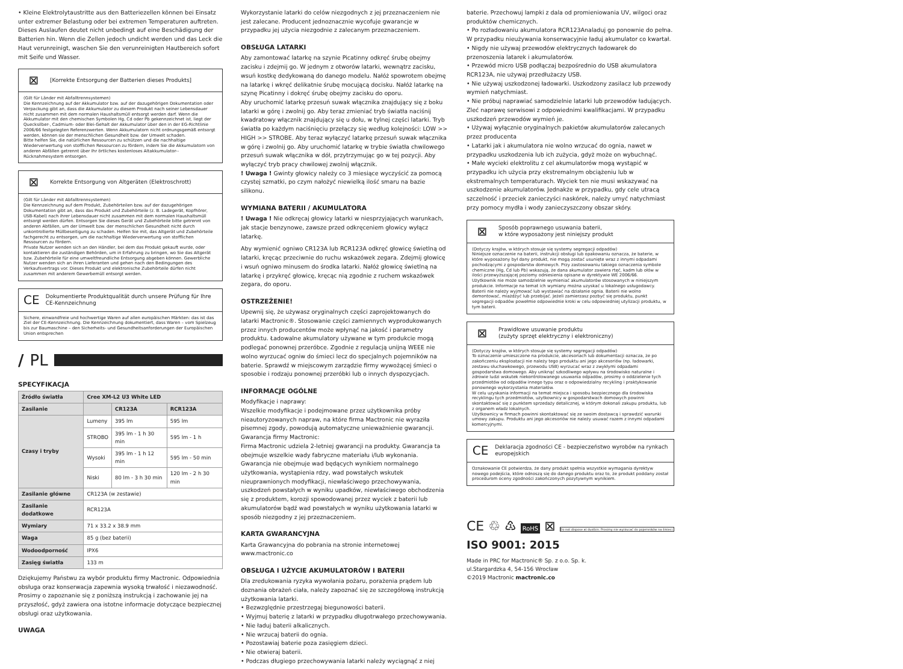• Kleine Elektrolytaustritte aus den Batteriezellen können bei Einsatz unter extremer Belastung oder bei extremen Temperaturen auftreten. Dieses Auslaufen deutet nicht unbedingt auf eine Beschädigung der Batterien hin. Wenn die Zellen jedoch undicht werden und das Leck die Haut verunreinigt, waschen Sie den verunreinigten Hautbereich sofort mit Seife und Wasser.
⊠ [Korrekte Entsorgung der Batterien dieses Produkts]
(Gilt für Länder mit Abfalltrennsystemen)
Die Kennzeichnung auf der Akkumulator bzw. auf der dazugehörigen Dokumentation oder Verpackung gibt an, dass die Akkumulator zu diesem Produkt nach seiner Lebensdauer nicht zusammen mit dem normalen Haushaltsmüll entsorgt werden darf. Wenn die Akkumulator mit den chemischen Symbolen Hg, Cd oder Pb gekennzeichnet ist, liegt der Quecksilber-, Cadmium- oder Blei-Gehalt der Akkumulator über den in der EG-Richtlinie 2006/66 festgelegten Referenzwerten. Wenn Akkumulatorn nicht ordnungsgemäß entsorgt werden, können sie der menschlichen Gesundheit bzw. der Umwelt schaden.
Bitte helfen Sie, die natürlichen Ressourcen zu schützen und die nachhaltige Wiederverwertung von stofflichen Ressourcen zu fördern, indem Sie die Akkumulatorn von anderen Abfällen getrennt über Ihr örtliches kostenloses Altakkumulator--Rücknahmesystem entsorgen.
⊠ Korrekte Entsorgung von Altgeräten (Elektroschrott)
(Gilt für Länder mit Abfalltrennsystemen)
Die Kennzeichnung auf dem Produkt, Zubehörteilen bzw. auf der dazugehörigen Dokumentation gibt an, dass das Produkt und Zubehörteile (z. B. Ladegerät, Kopfhörer, USB-Kabel) nach ihrer Lebensdauer nicht zusammen mit dem normalen Haushaltsmüll entsorgt werden dürfen. Entsorgen Sie dieses Gerät und Zubehörteile bitte getrennt von anderen Abfällen, um der Umwelt bzw. der menschlichen Gesundheit nicht durch unkontrollierte Müllbeseitigung zu schaden. Helfen Sie mit, das Altgerät und Zubehörteile fachgerecht zu entsorgen, um die nachhaltige Wiederverwertung von stofflichen Ressourcen zu fördern.
Private Nutzer wenden sich an den Händler, bei dem das Produkt gekauft wurde, oder kontaktieren die zuständigen Behörden, um in Erfahrung zu bringen, wo Sie das Altgerät bzw. Zubehörteile für eine umweltfreundliche Entsorgung abgeben können. Gewerbliche Nutzer wenden sich an ihren Lieferanten und gehen nach den Bedingungen des Verkaufsvertrags vor. Dieses Produkt und elektronische Zubehörteile dürfen nicht zusammen mit anderem Gewerbemüll entsorgt werden.
CE Dokumentierte Produktqualität durch unsere Prüfung für Ihre CE-Kennzeichnung
Sichere, einwandfreie und hochwertige Waren auf allen europäischen Märkten: das ist das Ziel der CE-Kennzeichnung. Die Kennzeichnung dokumentiert, dass Waren – vom Spielzeug bis zur Baumaschine – den Sicherheits- und Gesundheitsanforderungen der Europäischen Union entsprechen
/ PL
SPECYFIKACJA
| Źródło światła | Cree XM-L2 U3 White LED | | |
| --- | --- | --- | --- |
| Zasilanie | | CR123A | RCR123A |
| Czasy i tryby | Lumeny | 395 lm | 595 lm |
| | STROBO | 395 lm - 1 h 30 min | 595 lm - 1 h |
| | Wysoki | 395 lm - 1 h 12 min | 595 lm - 50 min |
| | Niski | 80 lm - 3 h 30 min | 120 lm - 2 h 30 min |
| Zasilanie główne | CR123A (w zestawie) | | |
| Zasilanie dodatkowe | RCR123A | | |
| Wymiary | 71 x 33.2 x 38.9 mm | | |
| Waga | 85 g (bez baterii) | | |
| Wodoodporność | IPX6 | | |
| Zasięg światła | 133 m | | |
Dziękujemy Państwu za wybór produktu firmy Mactronic. Odpowiednia obsługa oraz konserwacja zapewnia wysoką trwałość i niezawodność. Prosimy o zapoznanie się z poniższą instrukcją i zachowanie jej na przyszłość, gdyż zawiera ona istotne informacje dotyczące bezpiecznej obsługi oraz użytkowania.
UWAGA
Wykorzystanie latarki do celów niezgodnych z jej przeznaczeniem nie jest zalecane. Producent jednoznacznie wycofuje gwarancje w przypadku jej użycia niezgodnie z zalecanym przeznaczeniem.
OBSŁUGA LATARKI
Aby zamontować latarkę na szynie Picatinny odkręć śrubę obejmy zacisku i zdejmij go. W jednym z otworów latarki, wewnątrz zacisku, wsuń kostkę dedykowaną do danego modelu. Nałóż spowrotem obejmę na latarkę i wkręć delikatnie śrubę mocującą docisku. Nałóż latarkę na szynę Picatinny i dokręć śrubę obejmy zacisku do oporu.
Aby uruchomić latarkę przesuń suwak włącznika znajdujący się z boku latarki w górę i zwolnij go. Aby teraz zmieniać tryb światła naciśnij kwadratowy włącznik znajdujący się u dołu, w tylnej części latarki. Tryb światła po każdym naciśnięciu przełączy się według kolejności: LOW >> HIGH >> STROBE. Aby teraz wyłączyć latarkę przesuń suwak włącznika w górę i zwolnij go. Aby uruchomić latarkę w trybie światła chwilowego przesuń suwak włącznika w dół, przytrzymując go w tej pozycji. Aby wyłączyć tryb pracy chwilowej zwolnij włącznik.
! Uwaga ! Gwinty głowicy należy co 3 miesiące wyczyścić za pomocą czystej szmatki, po czym nałożyć niewielką ilość smaru na bazie silikonu.
WYMIANA BATERII / AKUMULATORA
! Uwaga ! Nie odkręcaj głowicy latarki w niesprzyjających warunkach, jak stacje benzynowe, zawsze przed odkręceniem głowicy wyłącz latarkę.
Aby wymienić ogniwo CR123A lub RCR123A odkręć głowicę świetlną od latarki, kręcąc przeciwnie do ruchu wskazówek zegara. Zdejmij głowicę i wsuń ogniwo minusem do środka latarki. Nałóż głowicę świetlną na latarkę i przykręć głowicę, kręcąc nią zgodnie z ruchem wskazówek zegara, do oporu.
OSTRZEŻENIE!
Upewnij się, że używasz oryginalnych części zaprojektowanych do latarki Mactronic®. Stosowanie części zamiennych wyprodukowanych przez innych producentów może wpłynąć na jakość i parametry produktu. Ładowalne akumulatory używane w tym produkcie mogą podlegać ponownej przeróbce. Zgodnie z regulacją unijną WEEE nie wolno wyrzucać ogniw do śmieci lecz do specjalnych pojemników na baterie. Sprawdź w miejscowym zarządzie firmy wywożącej śmieci o sposobie i rodzaju ponownej przeróbki lub o innych dyspozycjach.
INFORMACJE OGÓLNE
Modyfikacje i naprawy:
Wszelkie modyfikacje i podejmowane przez użytkownika próby nieautoryzowanych napraw, na które firma Mactronic nie wyraziła pisemnej zgody, powodują automatyczne unieważnienie gwarancji.
Gwarancja firmy Mactronic:
Firma Mactronic udziela 2-letniej gwarancji na produkty. Gwarancja ta obejmuje wszelkie wady fabryczne materiału i/lub wykonania. Gwarancja nie obejmuje wad będących wynikiem normalnego użytkowania, wystąpienia rdzy, wad powstałych wskutek nieuprawnionych modyfikacji, niewłaściwego przechowywania, uszkodzeń powstałych w wyniku upadków, niewłaściwego obchodzenia się z produktem, korozji spowodowanej przez wyciek z baterii lub akumulatorów bądź wad powstałych w wyniku użytkowania latarki w sposób niezgodny z jej przeznaczeniem.
KARTA GWARANCYJNA
Karta Grawancyjna do pobrania na stronie internetowej
www.mactronic.co
OBSŁUGA I UŻYCIE AKUMULATORÓW I BATERII
Dla zredukowania ryzyka wywołania pożaru, porażenia prądem lub doznania obrażeń ciała, należy zapoznać się ze szczegółową instrukcją użytkowania latarki.
• Bezwzględnie przestrzegaj biegunowości baterii.
• Wyjmuj baterię z latarki w przypadku długotrwałego przechowywania.
• Nie ładuj baterii alkalicznych.
• Nie wrzucaj baterii do ognia.
• Pozostawiaj baterie poza zasięgiem dzieci.
• Nie otwieraj baterii.
• Podczas długiego przechowywania latarki należy wyciągnąć z niej
baterie. Przechowuj lampki z dala od promieniowania UV, wilgoci oraz produktów chemicznych.
• Po rozładowaniu akumulatora RCR123Analaduj go ponownie do pełna. W przypadku nieużywania konserwacyjnie ładuj akumulator co kwartał.
• Nigdy nie używaj przewodów elektrycznych ładowarek do przenoszenia latarek i akumulatorów.
• Przewód micro USB podłączaj bezpośrednio do USB akumulatora RCR123A, nie używaj przedłużaczy USB.
• Nie używaj uszkodzonej ładowarki. Uszkodzony zasilacz lub przewody wymień natychmiast.
• Nie próbuj naprawiać samodzielnie latarki lub przewodów ładujących. Zleć naprawę serwisowi z odpowiednimi kwalifikacjami. W przypadku uszkodzeń przewodów wymień je.
• Używaj wyłącznie oryginalnych pakietów akumulatorów zalecanych przez producenta
• Latarki jak i akumulatora nie wolno wrzucać do ognia, nawet w przypadku uszkodzenia lub ich zużycia, gdyż może on wybuchnąć.
• Małe wycieki elektrolitu z cel akumulatorów mogą wystąpić w przypadku ich użycia przy ekstremalnym obciążeniu lub w ekstremalnych temperaturach. Wyciek ten nie musi wskazywać na uszkodzenie akumulatorów. Jednakże w przypadku, gdy cele utracą szczelność i przeciek zanieczyści naskórek, należy umyć natychmiast przy pomocy mydła i wody zanieczyszczony obszar skóry.
⊠ Sposób poprawnego usuwania baterii,
w które wyposażony jest niniejszy produkt
(Dotyczy krajów, w których stosuje się systemy segregacji odpadów)
Niniejsze oznaczenie na baterii, instrukcji obsługi lub opakowaniu oznacza, że baterie, w które wyposażony był dany produkt, nie mogą zostać usunięte wraz z innymi odpadami pochodzącymi z gospodarstw domowych. Przy zastosowaniu takiego oznaczenia symbole chemiczne (Hg, Cd lub Pb) wskazują, że dana akumulator zawiera rtęć, kadm lub ołów w ilości przewyższającej poziomy odniesienia opisane w dyrektywie WE 2006/66.
Użytkownik nie może samodzielnie wymieniać akumulatorów stosowanych w niniejszym produkcie. Informacje na temat ich wymiany można uzyskać u lokalnego usługodawcy. Baterii nie należy wyjmować lub wystawiać na działanie ognia. Baterii nie wolno demontować, miażdżyć lub przebijać. Jeżeli zamierzasz pozbyć się produktu, punkt segregacji odpadów powełmie odpowiednie kroki w celu odpowiedniej utylizacji produktu, w tym baterii.
⊠ Prawidłowe usuwanie produktu
(zużyty sprzęt elektryczny i elektroniczny)
(Dotyczy krajów, w których stosuje się systemy segregacji odpadów)
To oznaczenie umieszczone na produkcie, akcesoriach lub dokumentacji oznacza, że po zakończeniu eksploatacji nie należy tego produktu ani jego akcesoriów (np. ładowarki, zestawu słuchawkowego, przewodu USB) wyrzucać wraz z zwykłymi odpadami gospodarstwa domowego. Aby uniknąć szkodliwego wpływu na środowisko naturalne i zdrowie ludzi wskutek niekontrolowanego usuwania odpadów, prosimy o oddzielenie tych przedmiotów od odpadów innego typu oraz o odpowiedzialny recykling i praktykowanie ponownego wykorzystania materiałów.
W celu uzyskania informacji na temat miejsca i sposobu bezpiecznego dla środowiska recyklingu tych przedmiotów, użytkownicy w gospodarstwach domowych powinni skontaktować się z punktem sprzedaży detalicznej, w którym dokonali zakupu produktu, lub z organem władz lokalnych.
Użytkownicy w firmach powinni skontaktować się ze swoim dostawcą i sprawdzić warunki umowy zakupu. Produktu ani jego akcesoriów nie należy usuwać razem z innymi odpadami komercyjnymi.
CE Deklaracja zgodności CE - bezpieczeństwo wyrobów na rynkach europejskich
Oznakowanie CE potwierdza, że dany produkt spełnia wszystkie wymagania dyrektyw nowego podejścia, które odnoszą się do danego produktu oraz to, że produkt poddany został procedurom oceny zgodności zakończonych pozytywnym wynikiem.
CE ♲ ♳ RoHS ⊠ Do not dispose at dustbin. Prosimy nie wyrzucać do pojemników na śmieci.
ISO 9001: 2015
Made in PRC for Mactronic® Sp. z o.o. Sp. k.
ul.Stargardzka 4, 54-156 Wrocław
©2019 Mactronic mactronic.co